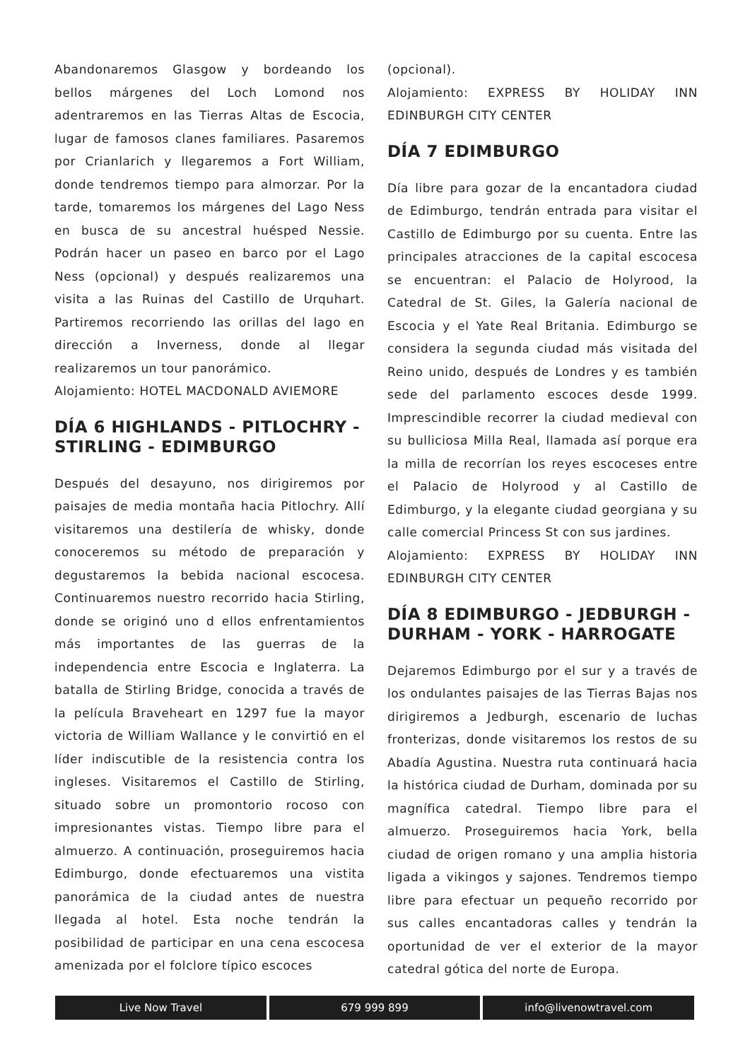Abandonaremos Glasgow y bordeando los bellos márgenes del Loch Lomond nos adentraremos en las Tierras Altas de Escocia, lugar de famosos clanes familiares. Pasaremos por Crianlarich y llegaremos a Fort William, donde tendremos tiempo para almorzar. Por la tarde, tomaremos los márgenes del Lago Ness en busca de su ancestral huésped Nessie. Podrán hacer un paseo en barco por el Lago Ness (opcional) y después realizaremos una visita a las Ruinas del Castillo de Urquhart. Partiremos recorriendo las orillas del lago en dirección a Inverness, donde al llegar realizaremos un tour panorámico.
Alojamiento: HOTEL MACDONALD AVIEMORE
DÍA 6 HIGHLANDS - PITLOCHRY - STIRLING - EDIMBURGO
Después del desayuno, nos dirigiremos por paisajes de media montaña hacia Pitlochry. Allí visitaremos una destilería de whisky, donde conoceremos su método de preparación y degustaremos la bebida nacional escocesa. Continuaremos nuestro recorrido hacia Stirling, donde se originó uno d ellos enfrentamientos más importantes de las guerras de la independencia entre Escocia e Inglaterra. La batalla de Stirling Bridge, conocida a través de la película Braveheart en 1297 fue la mayor victoria de William Wallance y le convirtió en el líder indiscutible de la resistencia contra los ingleses. Visitaremos el Castillo de Stirling, situado sobre un promontorio rocoso con impresionantes vistas. Tiempo libre para el almuerzo. A continuación, proseguiremos hacia Edimburgo, donde efectuaremos una vistita panorámica de la ciudad antes de nuestra llegada al hotel. Esta noche tendrán la posibilidad de participar en una cena escocesa amenizada por el folclore típico escoces
(opcional).
Alojamiento: EXPRESS BY HOLIDAY INN EDINBURGH CITY CENTER
DÍA 7 EDIMBURGO
Día libre para gozar de la encantadora ciudad de Edimburgo, tendrán entrada para visitar el Castillo de Edimburgo por su cuenta. Entre las principales atracciones de la capital escocesa se encuentran: el Palacio de Holyrood, la Catedral de St. Giles, la Galería nacional de Escocia y el Yate Real Britania. Edimburgo se considera la segunda ciudad más visitada del Reino unido, después de Londres y es también sede del parlamento escoces desde 1999. Imprescindible recorrer la ciudad medieval con su bulliciosa Milla Real, llamada así porque era la milla de recorrían los reyes escoceses entre el Palacio de Holyrood y al Castillo de Edimburgo, y la elegante ciudad georgiana y su calle comercial Princess St con sus jardines.
Alojamiento: EXPRESS BY HOLIDAY INN EDINBURGH CITY CENTER
DÍA 8 EDIMBURGO - JEDBURGH - DURHAM - YORK - HARROGATE
Dejaremos Edimburgo por el sur y a través de los ondulantes paisajes de las Tierras Bajas nos dirigiremos a Jedburgh, escenario de luchas fronterizas, donde visitaremos los restos de su Abadía Agustina. Nuestra ruta continuará hacia la histórica ciudad de Durham, dominada por su magnífica catedral. Tiempo libre para el almuerzo. Proseguiremos hacia York, bella ciudad de origen romano y una amplia historia ligada a vikingos y sajones. Tendremos tiempo libre para efectuar un pequeño recorrido por sus calles encantadoras calles y tendrán la oportunidad de ver el exterior de la mayor catedral gótica del norte de Europa.
Live Now Travel 679 999 899 info@livenowtravel.com